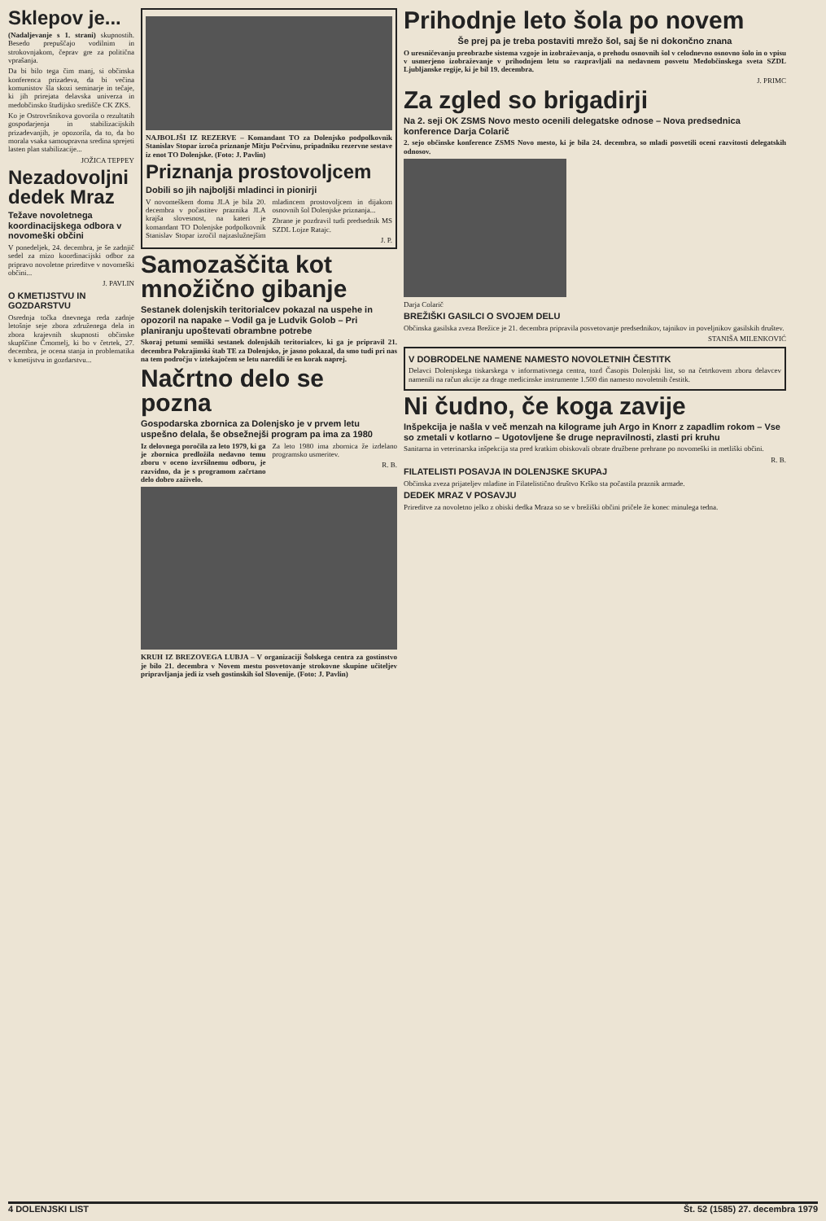Sklepov je...
(Nadaljevanje s 1. strani) skupnostih. Besedo prepuščajo vodilnim in strokovnjakom, čeprav gre za politična vprašanja.
Da bi bilo tega čim manj, si občinska konferenca prizadeva, da bi večina komunistov šla skozi seminarje in tečaje, ki jih prirejata delavska univerza in medobčinsko študijsko središče CK ZKS.
Ko je Ostrovršnikova govorila o rezultatih gospodarjenja in stabilizacijskih prizadevanjih, je opozorila, da to, da bo morala vsaka samoupravna sredina sprejeti lasten plan stabilizacije...
JOŽICA TEPPEY
Nezadovoljni dedek Mraz
Težave novoletnega koordinacijskega odbora v novomeški občini
V ponedeljek, 24. decembra, je še zadnjič sedel za mizo koordinacijski odbor za pripravo novoletne prireditve v novomeški občini...
J. PAVLIN
O KMETIJSTVU IN GOZDARSTVU
Osrednja točka dnevnega reda zadnje letošnje seje zbora združenega dela in zbora krajevnih skupnosti občinske skupščine Črnomelj, ki bo v četrtek, 27. decembra, je ocena stanja in problematika v kmetijstvu in gozdarstvu...
NAJBOLJŠI IZ REZERVE – Komandant TO za Dolenjsko podpolkovnik Stanislav Stopar izroča priznanje Mitju Počrvinu, pripadniku rezervne sestave iz enot TO Dolenjske. (Foto: J. Pavlin)
Priznanja prostovoljcem
Dobili so jih najboljši mladinci in pionirji
V novomeškem domu JLA je bila 20. decembra v počastitev praznika JLA krajša slovesnost, na kateri je komandant TO Dolenjske podpolkovnik Stanislav Stopar izročil najzaslužnejšim mladincem prostovoljcem in dijakom osnovnih šol Dolenjske priznanja...
Zbrane je pozdravil tudi predsednik MS SZDL Lojze Ratajc.
J. P.
Samozaščita kot množično gibanje
Sestanek dolenjskih teritorialcev pokazal na uspehe in opozoril na napake – Vodil ga je Ludvik Golob – Pri planiranju upoštevati obrambne potrebe
Skoraj petumi semiški sestanek dolenjskih teritorialcev, ki ga je pripravil 21. decembra Pokrajinski štab TE za Dolenjsko, je jasno pokazal, da smo tudi pri nas na tem področju v iztekajočem se letu naredili še en korak naprej.
Načrtno delo se pozna
Gospodarska zbornica za Dolenjsko je v prvem letu uspešno delala, še obsežnejši program pa ima za 1980
Iz delovnega poročila za leto 1979, ki ga je zbornica predložila nedavno temu zboru v oceno izvršilnemu odboru, je razvidno, da je s programom začrtano delo dobro zaživelo.
Za leto 1980 ima zbornica že izdelano programsko usmeritev.
R. B.
KRUH IZ BREZOVEGA LUBJA – V organizaciji Šolskega centra za gostinstvo je bilo 21. decembra v Novem mestu posvetovanje strokovne skupine učiteljev pripravljanja jedi iz vseh gostinskih šol Slovenije. (Foto: J. Pavlin)
Prihodnje leto šola po novem
Še prej pa je treba postaviti mrežo šol, saj še ni dokončno znana
O uresničevanju preobrazbe sistema vzgoje in izobraževanja, o prehodu osnovnih šol v celodnevno osnovno šolo in o vpisu v usmerjeno izobraževanje v prihodnjem letu so razpravljali na nedavnem posvetu Medobčinskega sveta SZDL Ljubljanske regije, ki je bil 19. decembra.
J. PRIMC
Za zgled so brigadirji
Na 2. seji OK ZSMS Novo mesto ocenili delegatske odnose – Nova predsednica konference Darja Colarič
2. sejo občinske konference ZSMS Novo mesto, ki je bila 24. decembra, so mladi posvetili oceni razvitosti delegatskih odnosov.
Darja Colarič
BREŽIŠKI GASILCI O SVOJEM DELU
Občinska gasilska zveza Brežice je 21. decembra pripravila posvetovanje predsednikov, tajnikov in poveljnikov gasilskih društev.
STANIŠA MILENKOVIĆ
V DOBRODELNE NAMENE NAMESTO NOVOLETNIH ČESTITK
Delavci Dolenjskega tiskarskega v informativnega centra, tozd Časopis Dolenjski list, so na četrtkovem zboru delavcev namenili na račun akcije za drage medicinske instrumente 1.500 din namesto novoletnih čestitk.
Ni čudno, če koga zavije
Inšpekcija je našla v več menzah na kilograme juh Argo in Knorr z zapadlim rokom – Vse so zmetali v kotlarno – Ugotovljene še druge nepravilnosti, zlasti pri kruhu
Sanitarna in veterinarska inšpekcija sta pred kratkim obiskovali obrate družbene prehrane po novomeški in metliški občini.
R. B.
FILATELISTI POSAVJA IN DOLENJSKE SKUPAJ
Občinska zveza prijateljev mladine in Filatelistično društvo Krško sta počastila praznik armade.
DEDEK MRAZ V POSAVJU
Prireditve za novoletno jelko z obiski dedka Mraza so se v brežiški občini pričele že konec minulega tedna.
4 DOLENJSKI LIST Št. 52 (1585) 27. decembra 1979